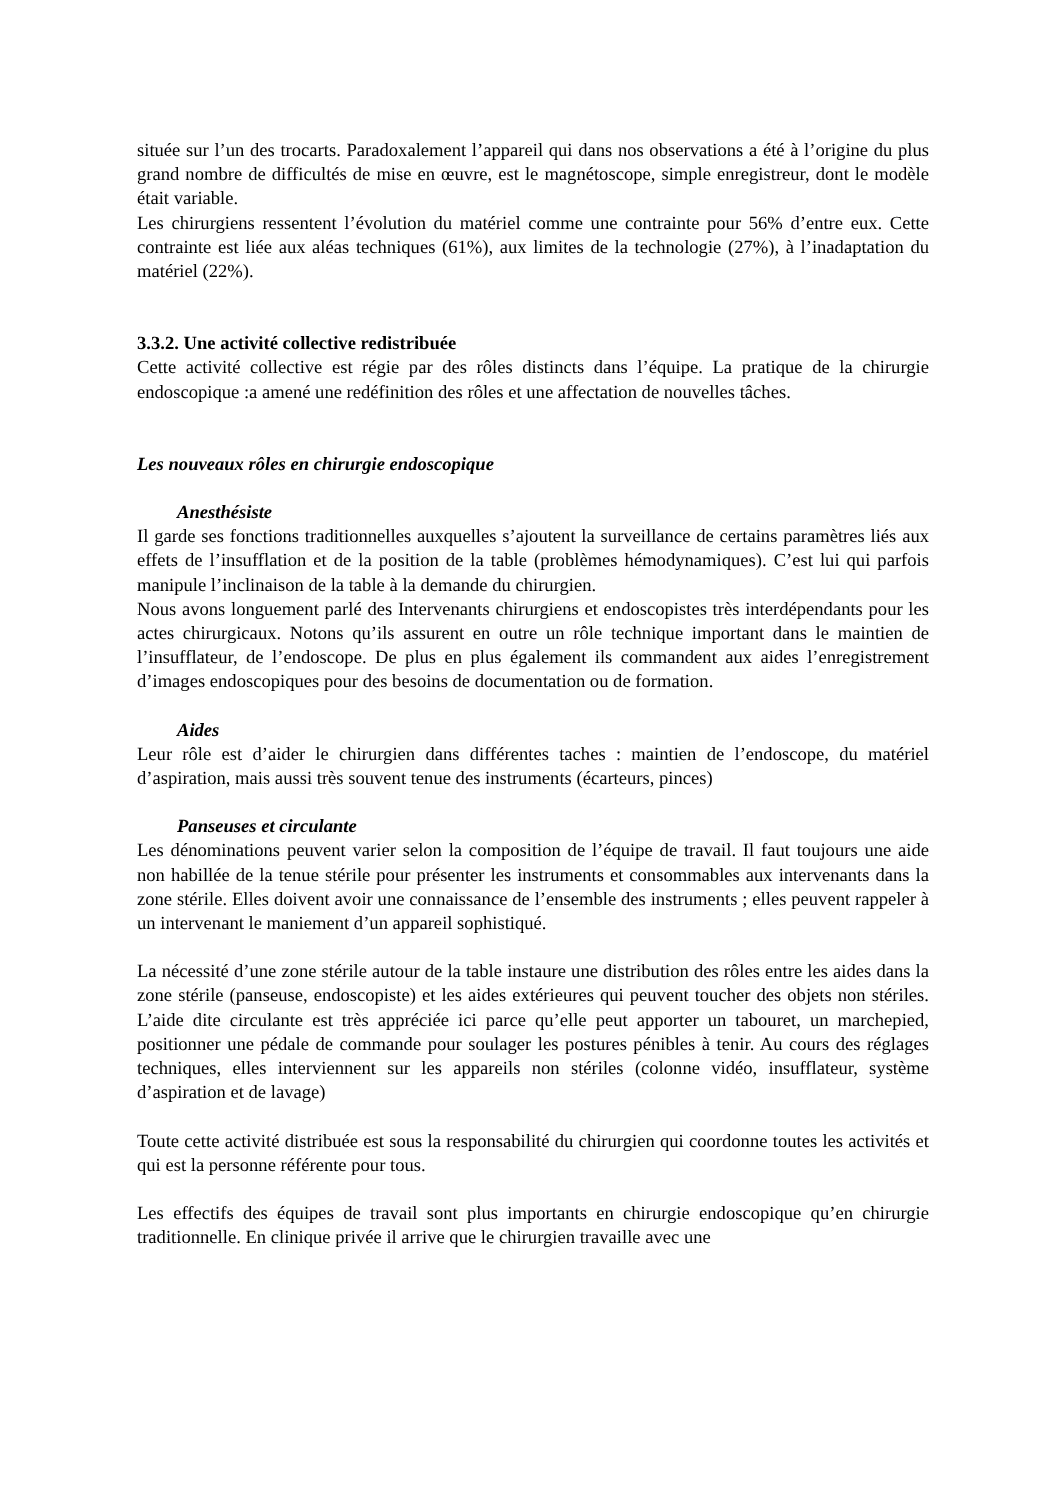située sur l’un des trocarts. Paradoxalement l’appareil qui dans nos observations a été à l’origine du plus grand nombre de difficultés de mise en œuvre, est le magnétoscope, simple enregistreur, dont le modèle était variable.
Les chirurgiens ressentent l’évolution du matériel comme une contrainte pour 56% d’entre eux. Cette contrainte est liée aux aléas techniques (61%), aux limites de la technologie (27%), à l’inadaptation du matériel (22%).
3.3.2. Une activité collective redistribuée
Cette activité collective est régie par des rôles distincts dans l’équipe. La pratique de la chirurgie endoscopique :a amené une redéfinition des rôles et une affectation de nouvelles tâches.
Les nouveaux rôles en chirurgie endoscopique
Anesthésiste
Il garde ses fonctions traditionnelles auxquelles s’ajoutent la surveillance de certains paramètres liés aux effets de l’insufflation et de la position de la table (problèmes hémodynamiques). C’est lui qui parfois manipule l’inclinaison de la table à la demande du chirurgien.
Nous avons longuement parlé des Intervenants chirurgiens et endoscopistes très interdépendants pour les actes chirurgicaux. Notons qu’ils assurent en outre un rôle technique important dans le maintien de l’insufflateur, de l’endoscope. De plus en plus également ils commandent aux aides l’enregistrement d’images endoscopiques pour des besoins de documentation ou de formation.
Aides
Leur rôle est d’aider le chirurgien dans différentes taches : maintien de l’endoscope, du matériel d’aspiration, mais aussi très souvent tenue des instruments (écarteurs, pinces)
Panseuses et circulante
Les dénominations peuvent varier selon la composition de l’équipe de travail. Il faut toujours une aide non habillée de la tenue stérile pour présenter les instruments et consommables aux intervenants dans la zone stérile. Elles doivent avoir une connaissance de l’ensemble des instruments ; elles peuvent rappeler à un intervenant le maniement d’un appareil sophistiqué.
La nécessité d’une zone stérile autour de la table instaure une distribution des rôles entre les aides dans la zone stérile (panseuse, endoscopiste) et les aides extérieures qui peuvent toucher des objets non stériles. L’aide dite circulante est très appréciée ici parce qu’elle peut apporter un tabouret, un marchepied, positionner une pédale de commande pour soulager les postures pénibles à tenir. Au cours des réglages techniques, elles interviennent sur les appareils non stériles (colonne vidéo, insufflateur, système d’aspiration et de lavage)
Toute cette activité distribuée est sous la responsabilité du chirurgien qui coordonne toutes les activités et qui est la personne référente pour tous.
Les effectifs des équipes de travail sont plus importants en chirurgie endoscopique qu’en chirurgie traditionnelle. En clinique privée il arrive que le chirurgien travaille avec une